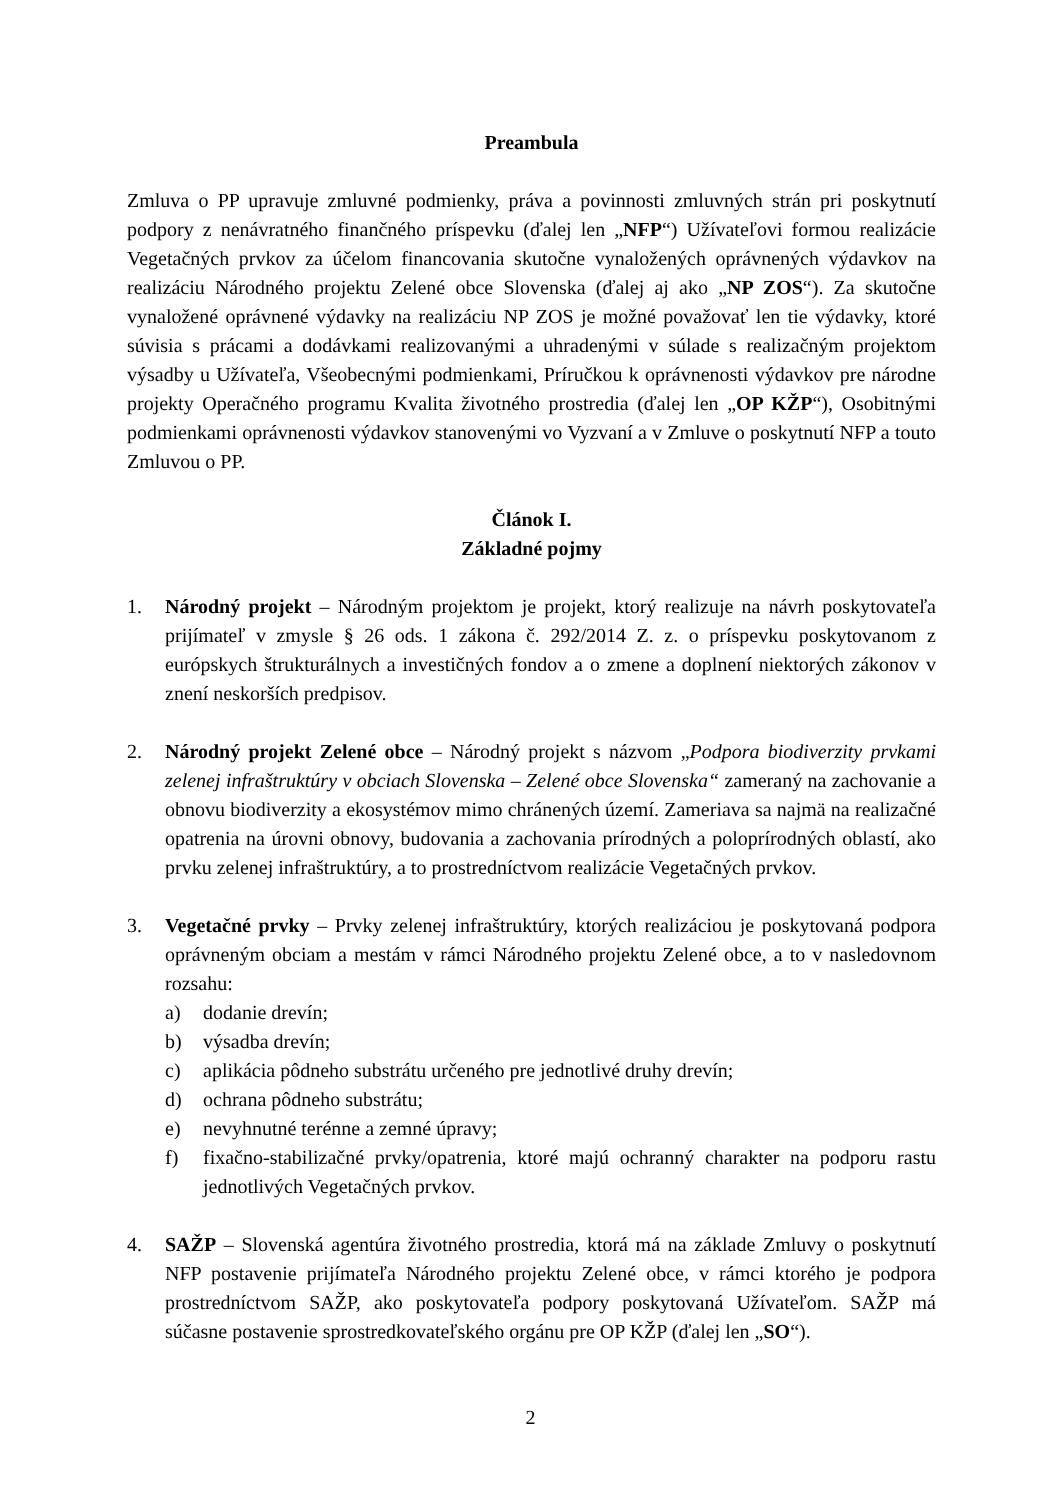Preambula
Zmluva o PP upravuje zmluvné podmienky, práva a povinnosti zmluvných strán pri poskytnutí podpory z nenávratného finančného príspevku (ďalej len „NFP“) Užívateľovi formou realizácie Vegetačných prvkov za účelom financovania skutočne vynaložených oprávnených výdavkov na realizáciu Národného projektu Zelené obce Slovenska (ďalej aj ako „NP ZOS“). Za skutočne vynaložené oprávnené výdavky na realizáciu NP ZOS je možné považovať len tie výdavky, ktoré súvisia s prácami a dodávkami realizovanými a uhradenými v súlade s realizačným projektom výsadby u Užívateľa, Všeobecnými podmienkami, Príručkou k oprávnenosti výdavkov pre národne projekty Operačného programu Kvalita životného prostredia (ďalej len „OP KŽP“), Osobitnými podmienkami oprávnenosti výdavkov stanovenými vo Vyzvaní a v Zmluve o poskytnutí NFP a touto Zmluvou o PP.
Článok I.
Základné pojmy
1. Národný projekt – Národným projektom je projekt, ktorý realizuje na návrh poskytovateľa prijímateľ v zmysle § 26 ods. 1 zákona č. 292/2014 Z. z. o príspevku poskytovanom z európskych štrukturálnych a investičných fondov a o zmene a doplnení niektorých zákonov v znení neskorších predpisov.
2. Národný projekt Zelené obce – Národný projekt s názvom „Podpora biodiverzity prvkami zelenej infraštruktúry v obciach Slovenska – Zelené obce Slovenska“ zameraný na zachovanie a obnovu biodiverzity a ekosystémov mimo chránených území. Zameriava sa najmä na realizačné opatrenia na úrovni obnovy, budovania a zachovania prírodných a poloprírodných oblastí, ako prvku zelenej infraštruktúry, a to prostredníctvom realizácie Vegetačných prvkov.
3. Vegetačné prvky – Prvky zelenej infraštruktúry, ktorých realizáciou je poskytovaná podpora oprávneným obciam a mestám v rámci Národného projektu Zelené obce, a to v nasledovnom rozsahu:
a) dodanie drevín;
b) výsadba drevín;
c) aplikácia pôdneho substrátu určeného pre jednotlivé druhy drevín;
d) ochrana pôdneho substrátu;
e) nevyhnutné terénne a zemné úpravy;
f) fixačno-stabilizačné prvky/opatrenia, ktoré majú ochranný charakter na podporu rastu jednotlivých Vegetačných prvkov.
4. SAŽP – Slovenská agentúra životného prostredia, ktorá má na základe Zmluvy o poskytnutí NFP postavenie prijímateľa Národného projektu Zelené obce, v rámci ktorého je podpora prostredníctvom SAŽP, ako poskytovateľa podpory poskytovaná Užívateľom. SAŽP má súčasne postavenie sprostredkovateľského orgánu pre OP KŽP (ďalej len „SO“).
2